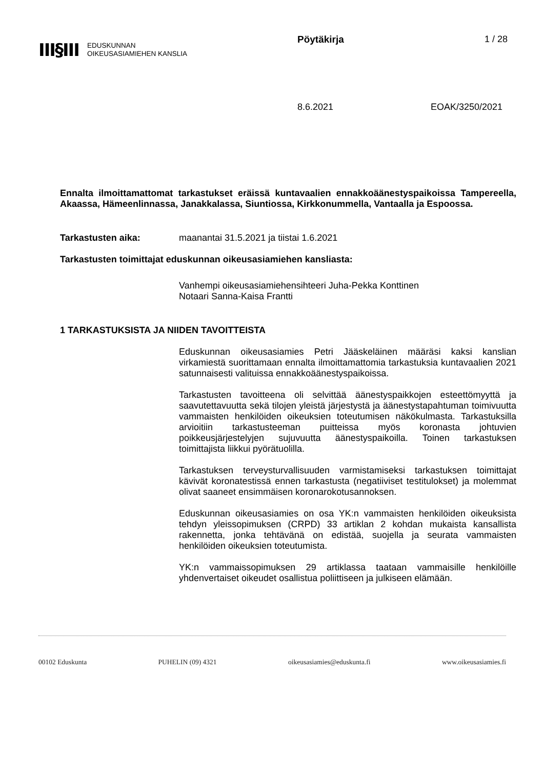III§III
EDUSKUNNAN
OIKEUSASIAMIEHEN KANSLIA
Pöytäkirja 1 / 28
8.6.2021 EOAK/3250/2021
Ennalta ilmoittamattomat tarkastukset eräissä kuntavaalien ennakkoäänestyspaikoissa Tampereella, Akaassa, Hämeenlinnassa, Janakkalassa, Siuntiossa, Kirkkonummella, Vantaalla ja Espoossa.
Tarkastusten aika: maanantai 31.5.2021 ja tiistai 1.6.2021
Tarkastusten toimittajat eduskunnan oikeusasiamiehen kansliasta:
Vanhempi oikeusasiamiehensihteeri Juha-Pekka Konttinen
Notaari Sanna-Kaisa Frantti
1 TARKASTUKSISTA JA NIIDEN TAVOITTEISTA
Eduskunnan oikeusasiamies Petri Jääskeläinen määräsi kaksi kanslian virkamiestä suorittamaan ennalta ilmoittamattomia tarkastuksia kuntavaalien 2021 satunnaisesti valituissa ennakkoäänestyspaikoissa.
Tarkastusten tavoitteena oli selvittää äänestyspaikkojen esteettömyyttä ja saavutettavuutta sekä tilojen yleistä järjestystä ja äänestystapahtuman toimivuutta vammaisten henkilöiden oikeuksien toteutumisen näkökulmasta. Tarkastuksilla arvioitiin tarkastusteeman puitteissa myös koronasta johtuvien poikkeusjärjestelyjen sujuvuutta äänestyspaikoilla. Toinen tarkastuksen toimittajista liikkui pyörätuolilla.
Tarkastuksen terveysturvallisuuden varmistamiseksi tarkastuksen toimittajat kävivät koronatestissä ennen tarkastusta (negatiiviset testitulokset) ja molemmat olivat saaneet ensimmäisen koronarokotusannoksen.
Eduskunnan oikeusasiamies on osa YK:n vammaisten henkilöiden oikeuksista tehdyn yleissopimuksen (CRPD) 33 artiklan 2 kohdan mukaista kansallista rakennetta, jonka tehtävänä on edistää, suojella ja seurata vammaisten henkilöiden oikeuksien toteutumista.
YK:n vammaissopimuksen 29 artiklassa taataan vammaisille henkilöille yhdenvertaiset oikeudet osallistua poliittiseen ja julkiseen elämään.
00102 Eduskunta PUHELIN (09) 4321 oikeusasiamies@eduskunta.fi www.oikeusasiamies.fi